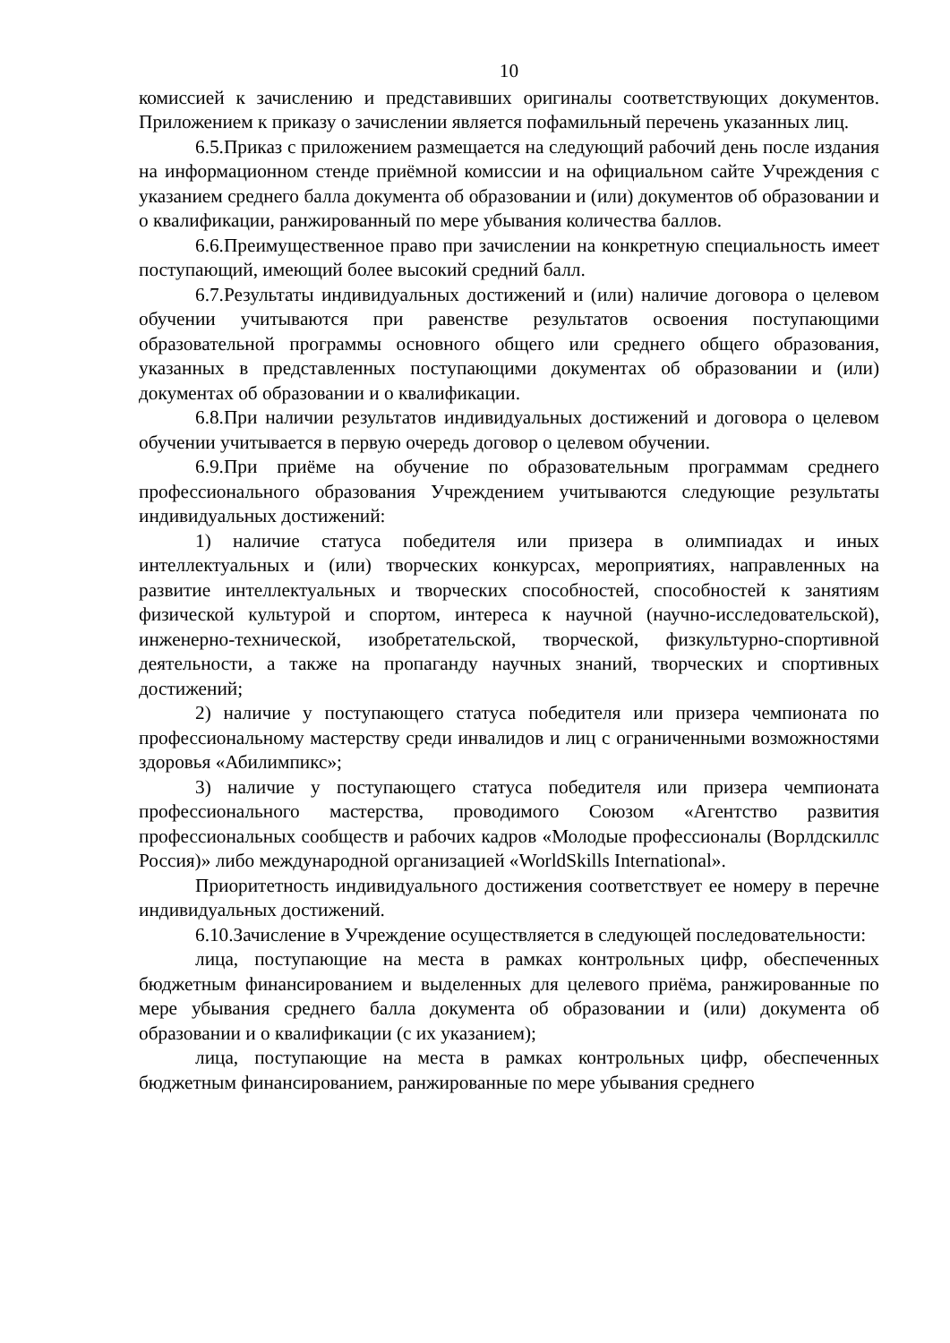10
комиссией к зачислению и представивших оригиналы соответствующих документов. Приложением к приказу о зачислении является пофамильный перечень указанных лиц.
6.5.Приказ с приложением размещается на следующий рабочий день после издания на информационном стенде приёмной комиссии и на официальном сайте Учреждения с указанием среднего балла документа об образовании и (или) документов об образовании и о квалификации, ранжированный по мере убывания количества баллов.
6.6.Преимущественное право при зачислении на конкретную специальность имеет поступающий, имеющий более высокий средний балл.
6.7.Результаты индивидуальных достижений и (или) наличие договора о целевом обучении учитываются при равенстве результатов освоения поступающими образовательной программы основного общего или среднего общего образования, указанных в представленных поступающими документах об образовании и (или) документах об образовании и о квалификации.
6.8.При наличии результатов индивидуальных достижений и договора о целевом обучении учитывается в первую очередь договор о целевом обучении.
6.9.При приёме на обучение по образовательным программам среднего профессионального образования Учреждением учитываются следующие результаты индивидуальных достижений:
1) наличие статуса победителя или призера в олимпиадах и иных интеллектуальных и (или) творческих конкурсах, мероприятиях, направленных на развитие интеллектуальных и творческих способностей, способностей к занятиям физической культурой и спортом, интереса к научной (научно-исследовательской), инженерно-технической, изобретательской, творческой, физкультурно-спортивной деятельности, а также на пропаганду научных знаний, творческих и спортивных достижений;
2) наличие у поступающего статуса победителя или призера чемпионата по профессиональному мастерству среди инвалидов и лиц с ограниченными возможностями здоровья «Абилимпикс»;
3) наличие у поступающего статуса победителя или призера чемпионата профессионального мастерства, проводимого Союзом «Агентство развития профессиональных сообществ и рабочих кадров «Молодые профессионалы (Ворлдскиллс Россия)» либо международной организацией «WorldSkills International».
Приоритетность индивидуального достижения соответствует ее номеру в перечне индивидуальных достижений.
6.10.Зачисление в Учреждение осуществляется в следующей последовательности:
лица, поступающие на места в рамках контрольных цифр, обеспеченных бюджетным финансированием и выделенных для целевого приёма, ранжированные по мере убывания среднего балла документа об образовании и (или) документа об образовании и о квалификации (с их указанием);
лица, поступающие на места в рамках контрольных цифр, обеспеченных бюджетным финансированием, ранжированные по мере убывания среднего